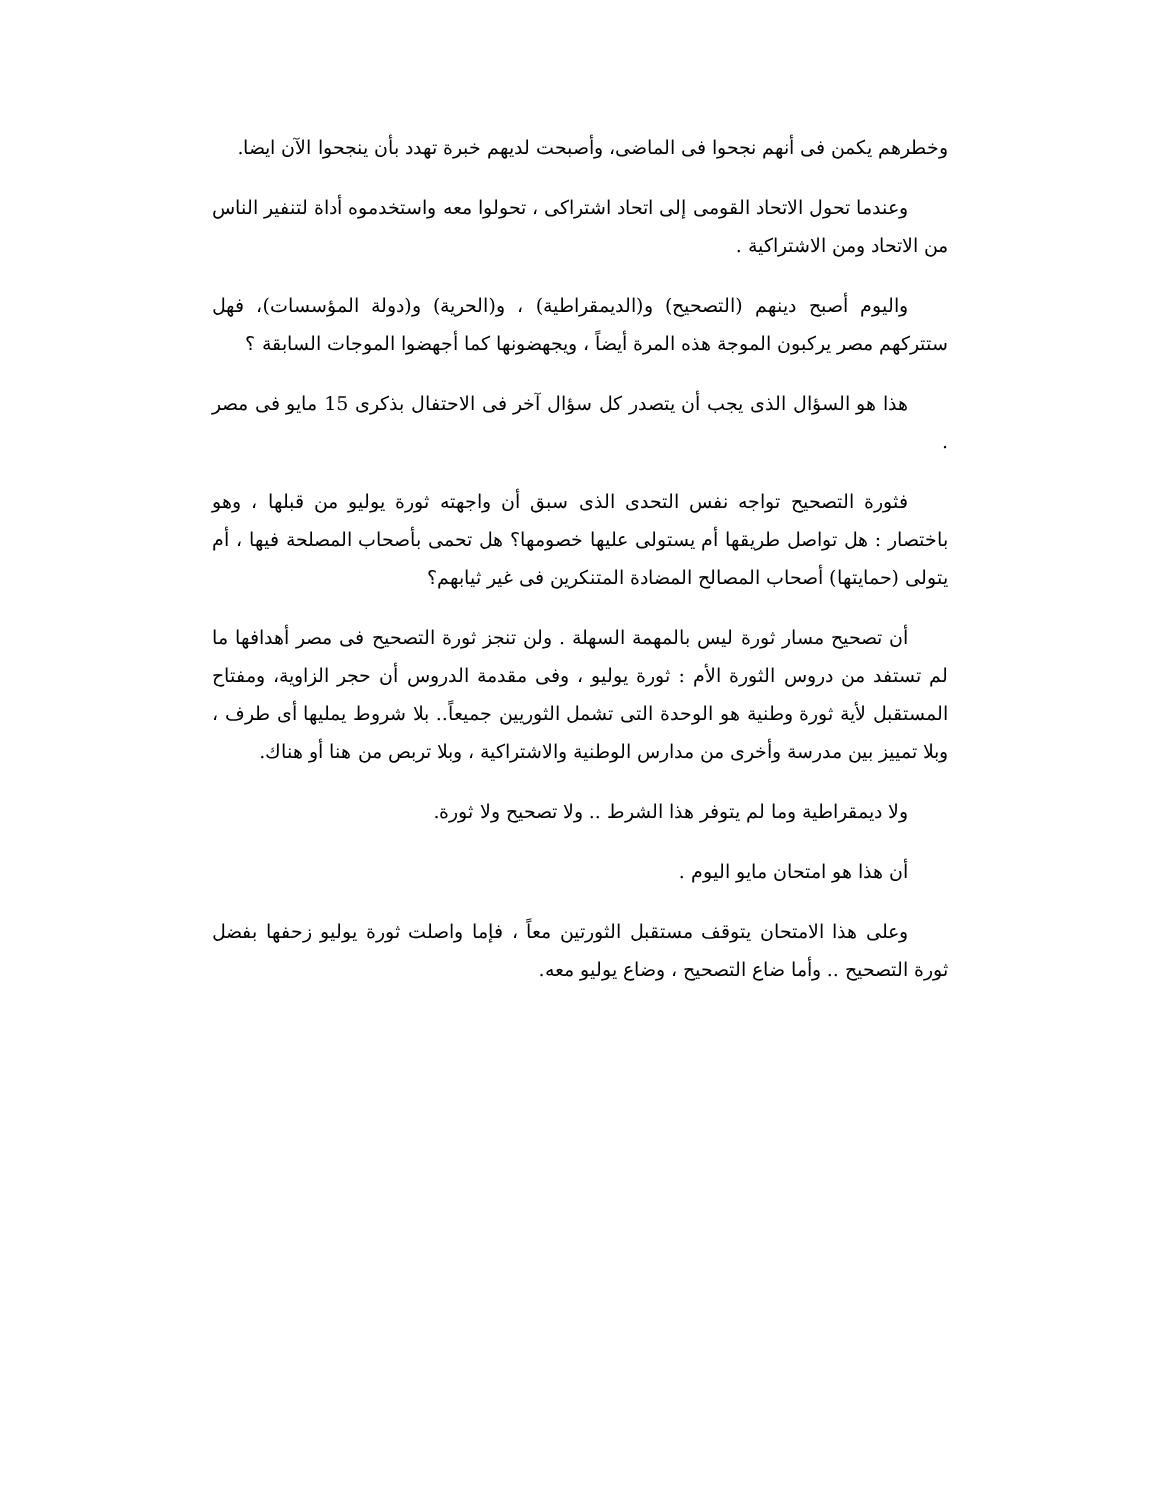وخطرهم يكمن فى أنهم نجحوا فى الماضى، وأصبحت لديهم خبرة تهدد بأن ينجحوا الآن ايضا.
وعندما تحول الاتحاد القومى إلى اتحاد اشتراكى ، تحولوا معه واستخدموه أداة لتنفير الناس من الاتحاد ومن الاشتراكية .
واليوم أصبح دينهم (التصحيح) و(الديمقراطية) ، و(الحرية) و(دولة المؤسسات)، فهل ستتركهم مصر يركبون الموجة هذه المرة أيضاً ، ويجهضونها كما أجهضوا الموجات السابقة ؟
هذا هو السؤال الذى يجب أن يتصدر كل سؤال آخر فى الاحتفال بذكرى 15 مايو فى مصر .
فثورة التصحيح تواجه نفس التحدى الذى سبق أن واجهته ثورة يوليو من قبلها ، وهو باختصار : هل تواصل طريقها أم يستولى عليها خصومها؟ هل تحمى بأصحاب المصلحة فيها ، أم يتولى (حمايتها) أصحاب المصالح المضادة المتنكرين فى غير ثيابهم؟
أن تصحيح مسار ثورة ليس بالمهمة السهلة . ولن تنجز ثورة التصحيح فى مصر أهدافها ما لم تستفد من دروس الثورة الأم : ثورة يوليو ، وفى مقدمة الدروس أن حجر الزاوية، ومفتاح المستقبل لأية ثورة وطنية هو الوحدة التى تشمل الثوريين جميعاً.. بلا شروط يمليها أى طرف ، وبلا تمييز بين مدرسة وأخرى من مدارس الوطنية والاشتراكية ، وبلا تربص من هنا أو هناك.
ولا ديمقراطية وما لم يتوفر هذا الشرط .. ولا تصحيح ولا ثورة.
أن هذا هو امتحان مايو اليوم .
وعلى هذا الامتحان يتوقف مستقبل الثورتين معاً ، فإما واصلت ثورة يوليو زحفها بفضل ثورة التصحيح .. وأما ضاع التصحيح ، وضاع يوليو معه.